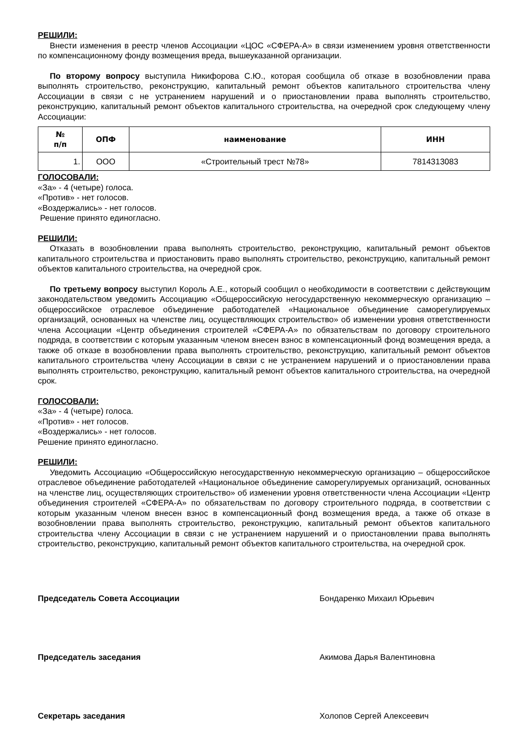РЕШИЛИ:
Внести изменения в реестр членов Ассоциации «ЦОС «СФЕРА-А» в связи изменением уровня ответственности по компенсационному фонду возмещения вреда, вышеуказанной организации.
По второму вопросу выступила Никифорова С.Ю., которая сообщила об отказе в возобновлении права выполнять строительство, реконструкцию, капитальный ремонт объектов капитального строительства члену Ассоциации в связи с не устранением нарушений и о приостановлении права выполнять строительство, реконструкцию, капитальный ремонт объектов капитального строительства, на очередной срок следующему члену Ассоциации:
| № п/п | ОПФ | наименование | ИНН |
| --- | --- | --- | --- |
| 1. | ООО | «Строительный трест №78» | 7814313083 |
ГОЛОСОВАЛИ:
«За» - 4 (четыре) голоса.
«Против» - нет голосов.
«Воздержались» - нет голосов.
Решение принято единогласно.
РЕШИЛИ:
Отказать в возобновлении права выполнять строительство, реконструкцию, капитальный ремонт объектов капитального строительства и приостановить право выполнять строительство, реконструкцию, капитальный ремонт объектов капитального строительства, на очередной срок.
По третьему вопросу выступил Король А.Е., который сообщил о необходимости в соответствии с действующим законодательством уведомить Ассоциацию «Общероссийскую негосударственную некоммерческую организацию – общероссийское отраслевое объединение работодателей «Национальное объединение саморегулируемых организаций, основанных на членстве лиц, осуществляющих строительство» об изменении уровня ответственности члена Ассоциации «Центр объединения строителей «СФЕРА-А» по обязательствам по договору строительного подряда, в соответствии с которым указанным членом внесен взнос в компенсационный фонд возмещения вреда, а также об отказе в возобновлении права выполнять строительство, реконструкцию, капитальный ремонт объектов капитального строительства члену Ассоциации в связи с не устранением нарушений и о приостановлении права выполнять строительство, реконструкцию, капитальный ремонт объектов капитального строительства, на очередной срок.
ГОЛОСОВАЛИ:
«За» - 4 (четыре) голоса.
«Против» - нет голосов.
«Воздержались» - нет голосов.
Решение принято единогласно.
РЕШИЛИ:
Уведомить Ассоциацию «Общероссийскую негосударственную некоммерческую организацию – общероссийское отраслевое объединение работодателей «Национальное объединение саморегулируемых организаций, основанных на членстве лиц, осуществляющих строительство» об изменении уровня ответственности члена Ассоциации «Центр объединения строителей «СФЕРА-А» по обязательствам по договору строительного подряда, в соответствии с которым указанным членом внесен взнос в компенсационный фонд возмещения вреда, а также об отказе в возобновлении права выполнять строительство, реконструкцию, капитальный ремонт объектов капитального строительства члену Ассоциации в связи с не устранением нарушений и о приостановлении права выполнять строительство, реконструкцию, капитальный ремонт объектов капитального строительства, на очередной срок.
Председатель Совета Ассоциации Бондаренко Михаил Юрьевич
Председатель заседания Акимова Дарья Валентиновна
Секретарь заседания Холопов Сергей Алексеевич